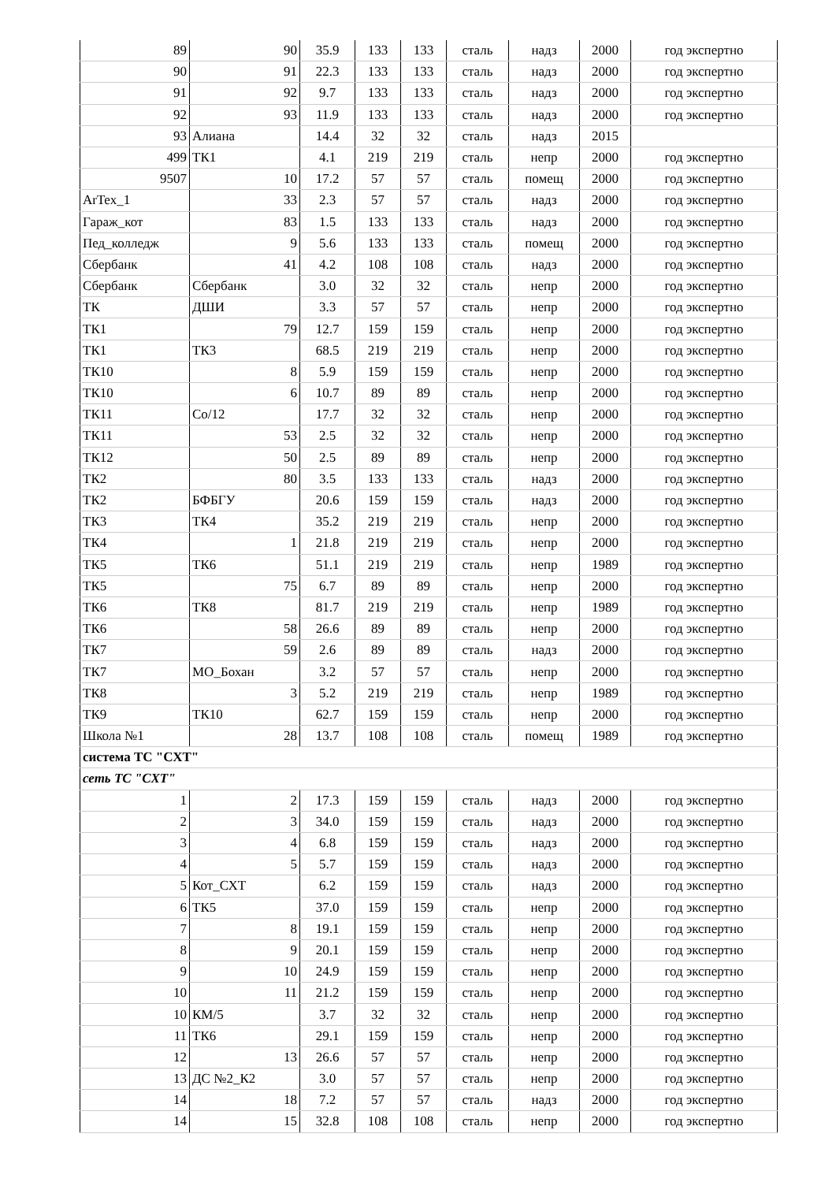| 89 | 90 | 35.9 | 133 | 133 | сталь | надз | 2000 | год экспертно |
| 90 | 91 | 22.3 | 133 | 133 | сталь | надз | 2000 | год экспертно |
| 91 | 92 | 9.7 | 133 | 133 | сталь | надз | 2000 | год экспертно |
| 92 | 93 | 11.9 | 133 | 133 | сталь | надз | 2000 | год экспертно |
| 93 | Алиана | 14.4 | 32 | 32 | сталь | надз | 2015 | |
| 499 | ТК1 | 4.1 | 219 | 219 | сталь | непр | 2000 | год экспертно |
| 9507 | 10 | 17.2 | 57 | 57 | сталь | помещ | 2000 | год экспертно |
| ArTex_1 | 33 | 2.3 | 57 | 57 | сталь | надз | 2000 | год экспертно |
| Гараж_кот | 83 | 1.5 | 133 | 133 | сталь | надз | 2000 | год экспертно |
| Пед_колледж | 9 | 5.6 | 133 | 133 | сталь | помещ | 2000 | год экспертно |
| Сбербанк | 41 | 4.2 | 108 | 108 | сталь | надз | 2000 | год экспертно |
| Сбербанк | Сбербанк | 3.0 | 32 | 32 | сталь | непр | 2000 | год экспертно |
| ТК | ДШИ | 3.3 | 57 | 57 | сталь | непр | 2000 | год экспертно |
| ТК1 | 79 | 12.7 | 159 | 159 | сталь | непр | 2000 | год экспертно |
| ТК1 | ТК3 | 68.5 | 219 | 219 | сталь | непр | 2000 | год экспертно |
| ТК10 | 8 | 5.9 | 159 | 159 | сталь | непр | 2000 | год экспертно |
| ТК10 | 6 | 10.7 | 89 | 89 | сталь | непр | 2000 | год экспертно |
| ТК11 | Со/12 | 17.7 | 32 | 32 | сталь | непр | 2000 | год экспертно |
| ТК11 | 53 | 2.5 | 32 | 32 | сталь | непр | 2000 | год экспертно |
| ТК12 | 50 | 2.5 | 89 | 89 | сталь | непр | 2000 | год экспертно |
| ТК2 | 80 | 3.5 | 133 | 133 | сталь | надз | 2000 | год экспертно |
| ТК2 | БФБГУ | 20.6 | 159 | 159 | сталь | надз | 2000 | год экспертно |
| ТК3 | ТК4 | 35.2 | 219 | 219 | сталь | непр | 2000 | год экспертно |
| ТК4 | 1 | 21.8 | 219 | 219 | сталь | непр | 2000 | год экспертно |
| ТК5 | ТК6 | 51.1 | 219 | 219 | сталь | непр | 1989 | год экспертно |
| ТК5 | 75 | 6.7 | 89 | 89 | сталь | непр | 2000 | год экспертно |
| ТК6 | ТК8 | 81.7 | 219 | 219 | сталь | непр | 1989 | год экспертно |
| ТК6 | 58 | 26.6 | 89 | 89 | сталь | непр | 2000 | год экспертно |
| ТК7 | 59 | 2.6 | 89 | 89 | сталь | надз | 2000 | год экспертно |
| ТК7 | МО_Бохан | 3.2 | 57 | 57 | сталь | непр | 2000 | год экспертно |
| ТК8 | 3 | 5.2 | 219 | 219 | сталь | непр | 1989 | год экспертно |
| ТК9 | ТК10 | 62.7 | 159 | 159 | сталь | непр | 2000 | год экспертно |
| Школа №1 | 28 | 13.7 | 108 | 108 | сталь | помещ | 1989 | год экспертно |
| система ТС "СХТ" | | | | | | | | |
| сеть ТС "СХТ" | | | | | | | | |
| 1 | 2 | 17.3 | 159 | 159 | сталь | надз | 2000 | год экспертно |
| 2 | 3 | 34.0 | 159 | 159 | сталь | надз | 2000 | год экспертно |
| 3 | 4 | 6.8 | 159 | 159 | сталь | надз | 2000 | год экспертно |
| 4 | 5 | 5.7 | 159 | 159 | сталь | надз | 2000 | год экспертно |
| 5 | Кот_СХТ | 6.2 | 159 | 159 | сталь | надз | 2000 | год экспертно |
| 6 | ТК5 | 37.0 | 159 | 159 | сталь | непр | 2000 | год экспертно |
| 7 | 8 | 19.1 | 159 | 159 | сталь | непр | 2000 | год экспертно |
| 8 | 9 | 20.1 | 159 | 159 | сталь | непр | 2000 | год экспертно |
| 9 | 10 | 24.9 | 159 | 159 | сталь | непр | 2000 | год экспертно |
| 10 | 11 | 21.2 | 159 | 159 | сталь | непр | 2000 | год экспертно |
| 10 | КМ/5 | 3.7 | 32 | 32 | сталь | непр | 2000 | год экспертно |
| 11 | ТК6 | 29.1 | 159 | 159 | сталь | непр | 2000 | год экспертно |
| 12 | 13 | 26.6 | 57 | 57 | сталь | непр | 2000 | год экспертно |
| 13 | ДС №2_К2 | 3.0 | 57 | 57 | сталь | непр | 2000 | год экспертно |
| 14 | 18 | 7.2 | 57 | 57 | сталь | надз | 2000 | год экспертно |
| 14 | 15 | 32.8 | 108 | 108 | сталь | непр | 2000 | год экспертно |